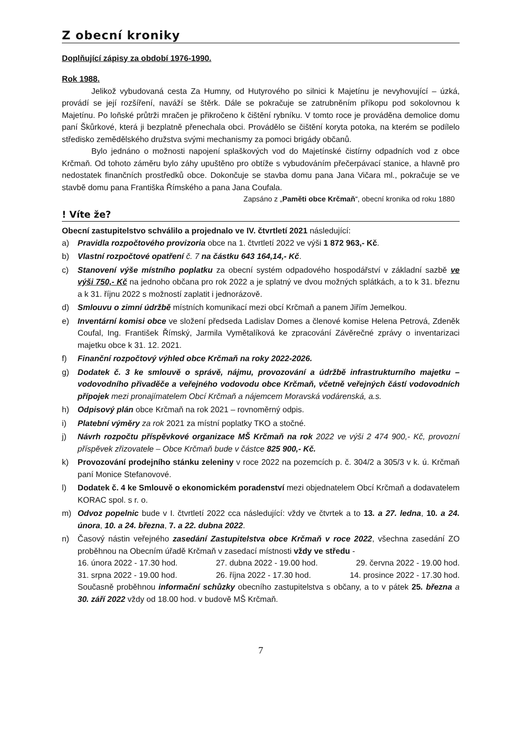Z obecní kroniky
Doplňující zápisy za období 1976-1990.
Rok 1988.
Jelikož vybudovaná cesta Za Humny, od Hutyrového po silnici k Majetínu je nevyhovující – úzká, provádí se její rozšíření, naváží se štěrk. Dále se pokračuje se zatrubněním příkopu pod sokolovnou k Majetínu. Po loňské průtrži mračen je přikročeno k čištění rybníku. V tomto roce je prováděna demolice domu paní Škůrkové, která ji bezplatně přenechala obci. Provádělo se čištění koryta potoka, na kterém se podílelo středisko zemědělského družstva svými mechanismy za pomoci brigády občanů.
Bylo jednáno o možnosti napojení splaškových vod do Majetínské čistírny odpadních vod z obce Krčmaň. Od tohoto záměru bylo záhy upuštěno pro obtíže s vybudováním přečerpávací stanice, a hlavně pro nedostatek finančních prostředků obce. Dokončuje se stavba domu pana Jana Vičara ml., pokračuje se ve stavbě domu pana Františka Římského a pana Jana Coufala.
Zapsáno z „Paměti obce Krčmaň“, obecní kronika od roku 1880
! Víte že?
Obecní zastupitelstvo schválilo a projednalo ve IV. čtvrtletí 2021 následující:
a) Pravidla rozpočtového provizoria obce na 1. čtvrtletí 2022 ve výši 1 872 963,- Kč.
b) Vlastní rozpočtové opatření č. 7 na částku 643 164,14,- Kč.
c) Stanovení výše místního poplatku za obecní systém odpadového hospodářství v základní sazbě ve výši 750,- Kč na jednoho občana pro rok 2022 a je splatný ve dvou možných splátkách, a to k 31. březnu a k 31. říjnu 2022 s možností zaplatit i jednorázově.
d) Smlouvu o zimní údržbě místních komunikací mezi obcí Krčmaň a panem Jiřím Jemelkou.
e) Inventární komisi obce ve složení předseda Ladislav Domes a členové komise Helena Petrová, Zdeněk Coufal, Ing. František Římský, Jarmila Vymětalíková ke zpracování Závěrečné zprávy o inventarizaci majetku obce k 31. 12. 2021.
f) Finanční rozpočtový výhled obce Krčmaň na roky 2022-2026.
g) Dodatek č. 3 ke smlouvě o správě, nájmu, provozování a údržbě infrastrukturního majetku – vodovodního přivaděče a veřejného vodovodu obce Krčmaň, včetně veřejných částí vodovodních přípojek mezi pronajímatelem Obcí Krčmaň a nájemcem Moravská vodárenská, a.s.
h) Odpisový plán obce Krčmaň na rok 2021 – rovnoměrný odpis.
i) Platební výměry za rok 2021 za místní poplatky TKO a stočné.
j) Návrh rozpočtu příspěvkové organizace MŠ Krčmaň na rok 2022 ve výši 2 474 900,- Kč, provozní příspěvek zřizovatele – Obce Krčmaň bude v částce 825 900,- Kč.
k) Provozování prodejního stánku zeleniny v roce 2022 na pozemcích p. č. 304/2 a 305/3 v k. ú. Krčmaň paní Monice Stefanovové.
l) Dodatek č. 4 ke Smlouvě o ekonomickém poradenství mezi objednatelem Obcí Krčmaň a dodavatelem KORAC spol. s r. o.
m) Odvoz popelnic bude v I. čtvrtletí 2022 cca následující: vždy ve čtvrtek a to 13. a 27. ledna, 10. a 24. února, 10. a 24. března, 7. a 22. dubna 2022.
n) Časový nástin veřejného zasedání Zastupitelstva obce Krčmaň v roce 2022, všechna zasedání ZO proběhnou na Obecním úřadě Krčmaň v zasedací místnosti vždy ve středu -
16. února 2022 - 17.30 hod. 27. dubna 2022 - 19.00 hod. 29. června 2022 - 19.00 hod.
31. srpna 2022 - 19.00 hod. 26. října 2022 - 17.30 hod. 14. prosince 2022 - 17.30 hod.
Současně proběhnou informační schůzky obecního zastupitelstva s občany, a to v pátek 25. března a 30. září 2022 vždy od 18.00 hod. v budově MŠ Krčmaň.
7